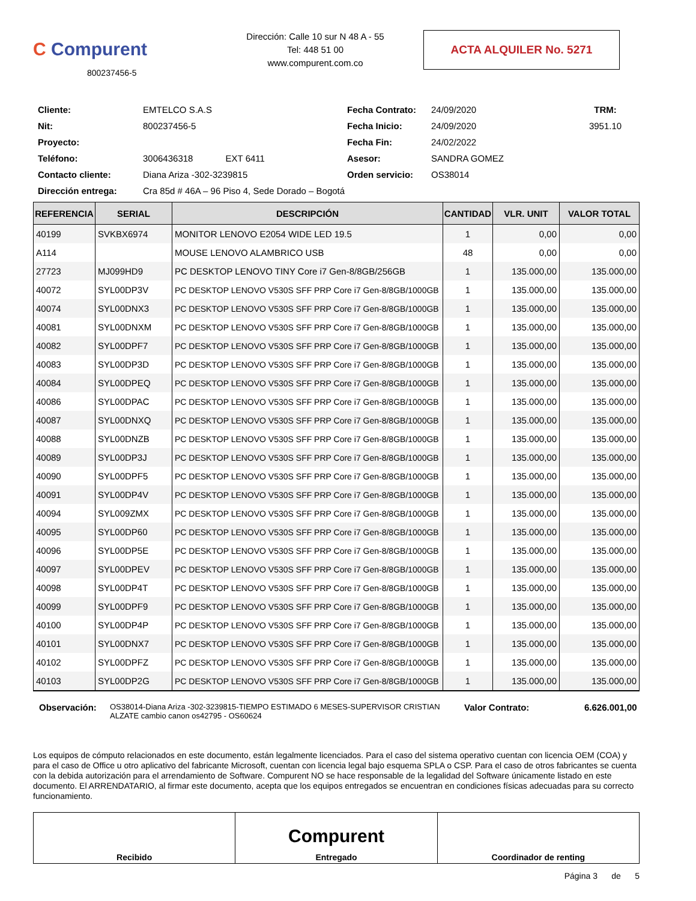C Compurent
800237456-5
Dirección: Calle 10 sur N 48 A - 55
Tel: 448 51 00
www.compurent.com.co
ACTA ALQUILER No. 5271
Cliente: EMTELCO S.A.S Fecha Contrato: 24/09/2020 TRM: Nit: 800237456-5 Fecha Inicio: 24/09/2020 3951.10 Proyecto: Fecha Fin: 24/02/2022 Teléfono: 3006436318 EXT 6411 Asesor: SANDRA GOMEZ Contacto cliente: Diana Ariza -302-3239815 Orden servicio: OS38014 Dirección entrega: Cra 85d # 46A – 96 Piso 4, Sede Dorado – Bogotá
| REFERENCIA | SERIAL | DESCRIPCIÓN | CANTIDAD | VLR. UNIT | VALOR TOTAL |
| --- | --- | --- | --- | --- | --- |
| 40199 | SVKBX6974 | MONITOR LENOVO E2054 WIDE LED 19.5 | 1 | 0,00 | 0,00 |
| A114 | | MOUSE LENOVO ALAMBRICO USB | 48 | 0,00 | 0,00 |
| 27723 | MJ099HD9 | PC DESKTOP LENOVO TINY Core i7 Gen-8/8GB/256GB | 1 | 135.000,00 | 135.000,00 |
| 40072 | SYL00DP3V | PC DESKTOP LENOVO V530S SFF PRP Core i7 Gen-8/8GB/1000GB | 1 | 135.000,00 | 135.000,00 |
| 40074 | SYL00DNX3 | PC DESKTOP LENOVO V530S SFF PRP Core i7 Gen-8/8GB/1000GB | 1 | 135.000,00 | 135.000,00 |
| 40081 | SYL00DNXM | PC DESKTOP LENOVO V530S SFF PRP Core i7 Gen-8/8GB/1000GB | 1 | 135.000,00 | 135.000,00 |
| 40082 | SYL00DPF7 | PC DESKTOP LENOVO V530S SFF PRP Core i7 Gen-8/8GB/1000GB | 1 | 135.000,00 | 135.000,00 |
| 40083 | SYL00DP3D | PC DESKTOP LENOVO V530S SFF PRP Core i7 Gen-8/8GB/1000GB | 1 | 135.000,00 | 135.000,00 |
| 40084 | SYL00DPEQ | PC DESKTOP LENOVO V530S SFF PRP Core i7 Gen-8/8GB/1000GB | 1 | 135.000,00 | 135.000,00 |
| 40086 | SYL00DPAC | PC DESKTOP LENOVO V530S SFF PRP Core i7 Gen-8/8GB/1000GB | 1 | 135.000,00 | 135.000,00 |
| 40087 | SYL00DNXQ | PC DESKTOP LENOVO V530S SFF PRP Core i7 Gen-8/8GB/1000GB | 1 | 135.000,00 | 135.000,00 |
| 40088 | SYL00DNZB | PC DESKTOP LENOVO V530S SFF PRP Core i7 Gen-8/8GB/1000GB | 1 | 135.000,00 | 135.000,00 |
| 40089 | SYL00DP3J | PC DESKTOP LENOVO V530S SFF PRP Core i7 Gen-8/8GB/1000GB | 1 | 135.000,00 | 135.000,00 |
| 40090 | SYL00DPF5 | PC DESKTOP LENOVO V530S SFF PRP Core i7 Gen-8/8GB/1000GB | 1 | 135.000,00 | 135.000,00 |
| 40091 | SYL00DP4V | PC DESKTOP LENOVO V530S SFF PRP Core i7 Gen-8/8GB/1000GB | 1 | 135.000,00 | 135.000,00 |
| 40094 | SYL009ZMX | PC DESKTOP LENOVO V530S SFF PRP Core i7 Gen-8/8GB/1000GB | 1 | 135.000,00 | 135.000,00 |
| 40095 | SYL00DP60 | PC DESKTOP LENOVO V530S SFF PRP Core i7 Gen-8/8GB/1000GB | 1 | 135.000,00 | 135.000,00 |
| 40096 | SYL00DP5E | PC DESKTOP LENOVO V530S SFF PRP Core i7 Gen-8/8GB/1000GB | 1 | 135.000,00 | 135.000,00 |
| 40097 | SYL00DPEV | PC DESKTOP LENOVO V530S SFF PRP Core i7 Gen-8/8GB/1000GB | 1 | 135.000,00 | 135.000,00 |
| 40098 | SYL00DP4T | PC DESKTOP LENOVO V530S SFF PRP Core i7 Gen-8/8GB/1000GB | 1 | 135.000,00 | 135.000,00 |
| 40099 | SYL00DPF9 | PC DESKTOP LENOVO V530S SFF PRP Core i7 Gen-8/8GB/1000GB | 1 | 135.000,00 | 135.000,00 |
| 40100 | SYL00DP4P | PC DESKTOP LENOVO V530S SFF PRP Core i7 Gen-8/8GB/1000GB | 1 | 135.000,00 | 135.000,00 |
| 40101 | SYL00DNX7 | PC DESKTOP LENOVO V530S SFF PRP Core i7 Gen-8/8GB/1000GB | 1 | 135.000,00 | 135.000,00 |
| 40102 | SYL00DPFZ | PC DESKTOP LENOVO V530S SFF PRP Core i7 Gen-8/8GB/1000GB | 1 | 135.000,00 | 135.000,00 |
| 40103 | SYL00DP2G | PC DESKTOP LENOVO V530S SFF PRP Core i7 Gen-8/8GB/1000GB | 1 | 135.000,00 | 135.000,00 |
Observación: OS38014-Diana Ariza -302-3239815-TIEMPO ESTIMADO 6 MESES-SUPERVISOR CRISTIAN ALZATE cambio canon os42795 - OS60624 Valor Contrato: 6.626.001,00
Los equipos de cómputo relacionados en este documento, están legalmente licenciados. Para el caso del sistema operativo cuentan con licencia OEM (COA) y para el caso de Office u otro aplicativo del fabricante Microsoft, cuentan con licencia legal bajo esquema SPLA o CSP. Para el caso de otros fabricantes se cuenta con la debida autorización para el arrendamiento de Software. Compurent NO se hace responsable de la legalidad del Software únicamente listado en este documento. El ARRENDATARIO, al firmar este documento, acepta que los equipos entregados se encuentran en condiciones físicas adecuadas para su correcto funcionamiento.
Recibido
Compurent
Entregado
Coordinador de renting
Página 3 de 5